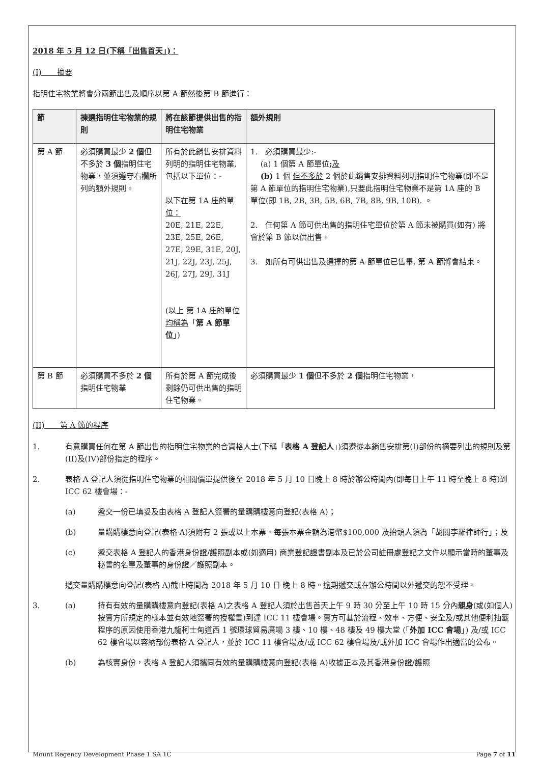2018 年 5 月 12 日(下稱「出售首天」)：
(I)　　摘要
指明住宅物業將會分兩節出售及順序以第 A 節然後第 B 節進行：
| 節 | 揀選指明住宅物業的規則 | 將在該節提供出售的指明住宅物業 | 額外規則 |
| --- | --- | --- | --- |
| 第 A 節 | 必須購買最少 2 個 但不多於 3 個 指明住宅物業，並須遵守右欄所列的額外規則。 | 所有於此銷售安排資料列明的指明住宅物業,包括以下單位：- 以下在第 1A 座的單位： 20E, 21E, 22E, 23E, 25E, 26E, 27E, 29E, 31E, 20J, 21J, 22J, 23J, 25J, 26J, 27J, 29J, 31J (以上 第 1A 座的單位均稱為 「 第 A 節單位 」) | 1. 必須購買最少:- (a) 1 個第 A 節單位 ; 及 (b) 1 個 但不多於 2 個於此銷售安排資料列明指明住宅物業(即不是第 A 節單位的指明住宅物業),只要此指明住宅物業不是第 1A 座的 B 單位(即 1B, 2B, 3B, 5B, 6B, 7B, 8B, 9B, 10B) . 。 2. 任何第 A 節可供出售的指明住宅單位於第 A 節未被購買(如有) 將會於第 B 節以供出售。 3. 如所有可供出售及選擇的第 A 節單位已售畢, 第 A 節將會結束。 |
| 第 B 節 | 必須購買不多於 2 個 指明住宅物業 | 所有於第 A 節完成後剩餘仍可供出售的指明住宅物業。 | 必須購買最少 1 個 但不多於 2 個 指明住宅物業， |
(II)　　第 A 節的程序
1. 有意購買任何在第 A 節出售的指明住宅物業的合資格人士(下稱「表格 A 登記人」)須遵從本銷售安排第(I)部份的摘要列出的規則及第(II)及(IV)部份指定的程序。
2. 表格 A 登記人須從指明住宅物業的相關價單提供後至 2018 年 5 月 10 日晚上 8 時於辦公時間內(即每日上午 11 時至晚上 8 時)到 ICC 62 樓會場：-
(a) 遞交一份已填妥及由表格 A 登記人簽署的量購購樓意向登記(表格 A)；
(b) 量購購樓意向登記(表格 A)須附有 2 張或以上本票。每張本票金額為港幣$100,000 及抬頭人須為「胡關李羅律師行」；及
(c) 遞交表格 A 登記人的香港身份證/護照副本或(如適用) 商業登記證書副本及已於公司註冊處登記之文件以顯示當時的董事及秘書的名單及董事的身份證／護照副本。
遞交量購購樓意向登記(表格 A)截止時間為 2018 年 5 月 10 日 晚上 8 時。逾期遞交或在辦公時間以外遞交的恕不受理。
3. (a) 持有有效的量購購樓意向登記(表格 A)之表格 A 登記人須於出售首天上午 9 時 30 分至上午 10 時 15 分內親身(或(如個人)按賣方所規定的樣本並有效地簽署的授權書)到達 ICC 11 樓會場。賣方可基於流程、效率、方便、安全及/或其他便利抽籤程序的原因使用香港九龍柯士甸道西 1 號環球貿易廣場 3 樓、10 樓、48 樓及 49 樓大堂 (「外加 ICC 會場」) 及/或 ICC 62 樓會場以容納部份表格 A 登記人，並於 ICC 11 樓會場及/或 ICC 62 樓會場及/或外加 ICC 會場作出適當的公布。
(b) 為核實身份，表格 A 登記人須攜同有效的量購購樓意向登記(表格 A)收據正本及其香港身份證/護照
Mount Regency Development Phase 1 SA 1C Page 7 of 11